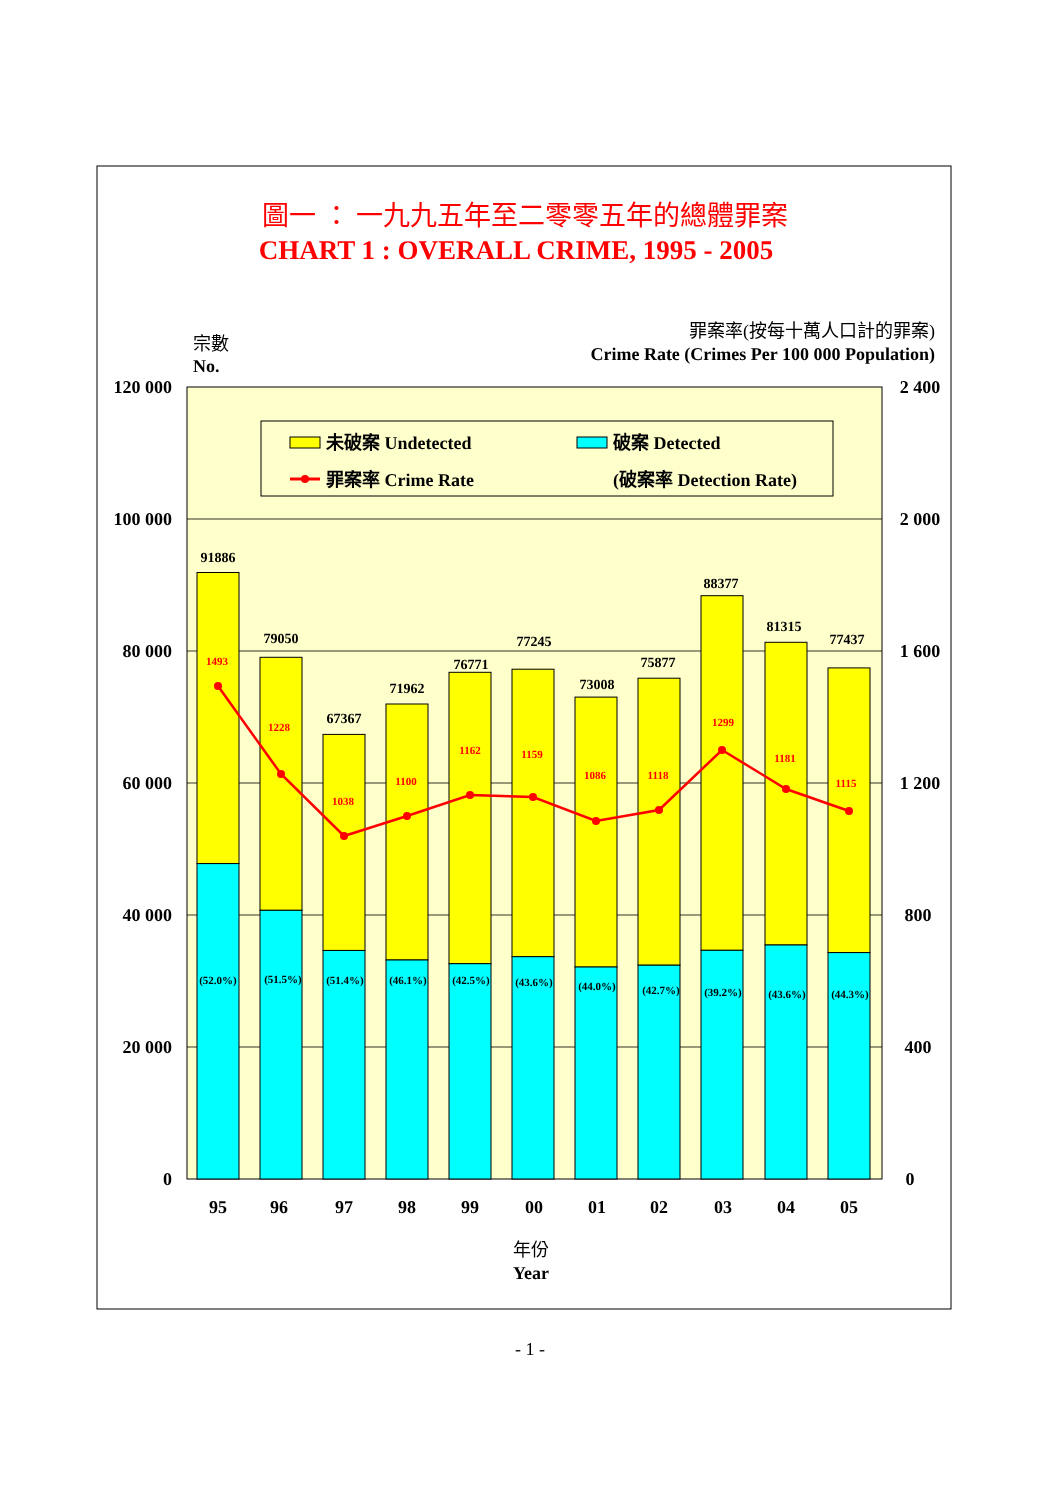圖一 ： 一九九五年至二零零五年的總體罪案
CHART 1 : OVERALL CRIME, 1995 - 2005
宗數
No.
罪案率(按每十萬人口計的罪案)
Crime Rate (Crimes Per 100 000 Population)
120 000
100 000
80 000
60 000
40 000
20 000
0
2 400
2 000
1 600
1 200
800
400
0
未破案 Undetected
破案 Detected
罪案率 Crime Rate
(破案率 Detection Rate)
91886
79050
67367
71962
76771
77245
73008
75877
88377
81315
77437
1493
1228
1038
1100
1162
1159
1086
1118
1299
1181
1115
(52.0%)
(51.5%)
(51.4%)
(46.1%)
(42.5%)
(43.6%)
(44.0%)
(42.7%)
(39.2%)
(43.6%)
(44.3%)
95
96
97
98
99
00
01
02
03
04
05
年份
Year
- 1 -